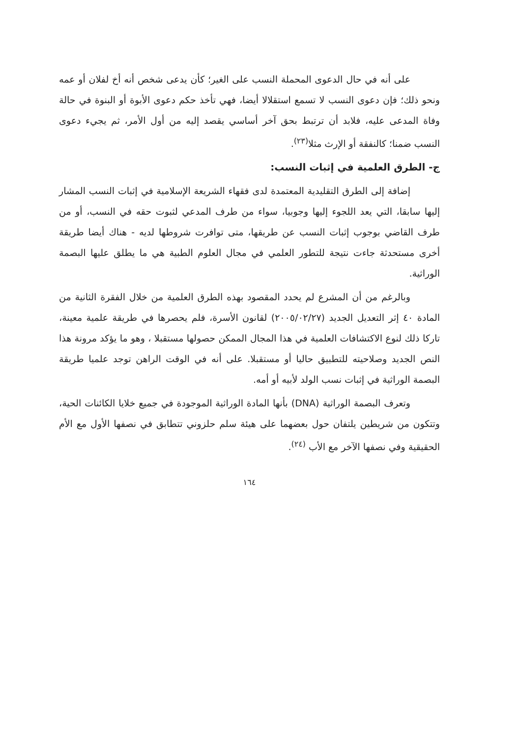على أنه في حال الدعوى المحملة النسب على الغير؛ كأن يدعى شخص أنه أخ لفلان أو عمه ونحو ذلك؛ فإن دعوى النسب لا تسمع استقلالا أيضا، فهي تأخذ حكم دعوى الأبوة أو البنوة في حالة وفاة المدعى عليه، فلابد أن ترتبط بحق آخر أساسي يقصد إليه من أول الأمر، ثم يجيء دعوى النسب ضمنا؛ كالنفقة أو الإرث مثلا<sup>(٢٣)</sup>.
ج- الطرق العلمية في إثبات النسب:
إضافة إلى الطرق التقليدية المعتمدة لدى فقهاء الشريعة الإسلامية في إثبات النسب المشار إليها سابقا، التي يعد اللجوء إليها وجوبيا، سواء من طرف المدعي لثبوت حقه في النسب، أو من طرف القاضي بوجوب إثبات النسب عن طريقها، متى توافرت شروطها لديه - هناك أيضا طريقة أخرى مستحدثة جاءت نتيجة للتطور العلمي في مجال العلوم الطبية هي ما يطلق عليها البصمة الوراثية.
وبالرغم من أن المشرع لم يحدد المقصود بهذه الطرق العلمية من خلال الفقرة الثانية من المادة ٤٠ إثر التعديل الجديد (٢٠٠٥/٠٢/٢٧) لقانون الأسرة، فلم يحصرها في طريقة علمية معينة، تاركا ذلك لنوع الاكتشافات العلمية في هذا المجال الممكن حصولها مستقبلا ، وهو ما يؤكد مرونة هذا النص الجديد وصلاحيته للتطبيق حاليا أو مستقبلا. على أنه في الوقت الراهن توجد علميا طريقة البصمة الوراثية في إثبات نسب الولد لأبيه أو أمه.
وتعرف البصمة الوراثية (DNA) بأنها المادة الوراثية الموجودة في جميع خلايا الكائنات الحية، وتتكون من شريطين يلتفان حول بعضهما على هيئة سلم حلزوني تتطابق في نصفها الأول مع الأم الحقيقية وفي نصفها الآخر مع الأب <sup>(٢٤)</sup>.
١٦٤